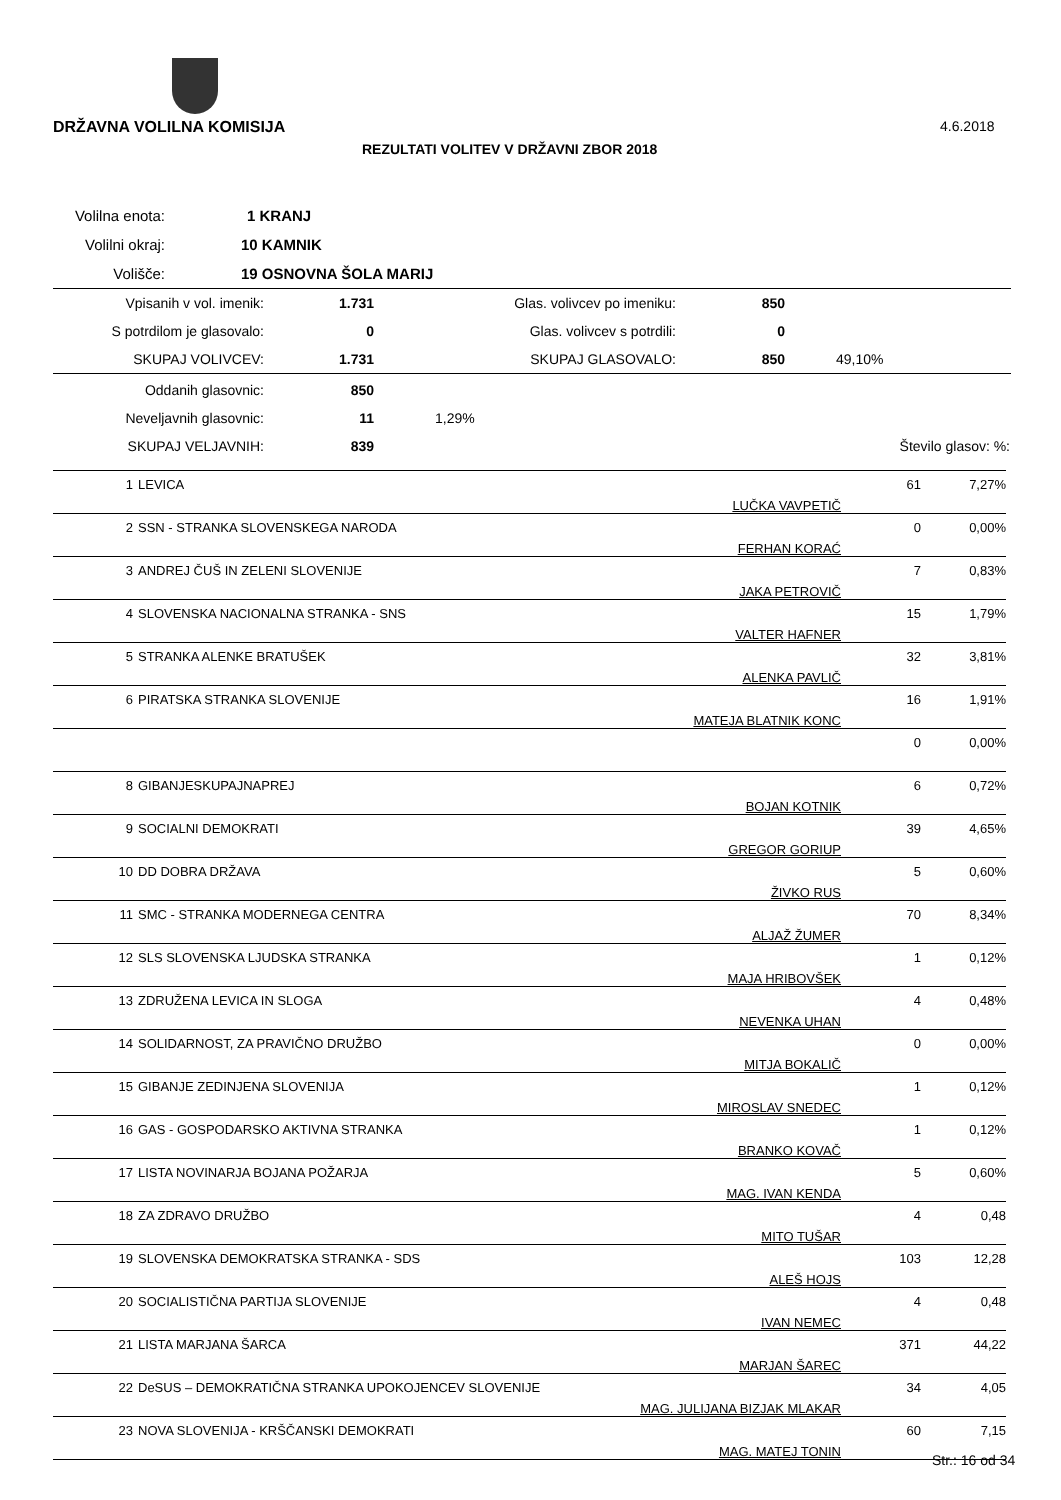DRŽAVNA VOLILNA KOMISIJA 4.6.2018
REZULTATI VOLITEV V DRŽAVNI ZBOR 2018
| Volilna enota: | 1 KRANJ |
| Volilni okraj: | 10 KAMNIK |
| Volišče: | 19 OSNOVNA ŠOLA MARIJ |
| Vpisanih v vol. imenik: | 1.731 | Glas. volivcev po imeniku: | 850 | |
| S potrdilom je glasovalo: | 0 | Glas. volivcev s potrdili: | 0 | |
| SKUPAJ VOLIVCEV: | 1.731 | SKUPAJ GLASOVALO: | 850 | 49,10% |
| Oddanih glasovnic: | 850 | | |
| Neveljavnih glasovnic: | 11 | 1,29% | |
| SKUPAJ VELJAVNIH: | 839 | Število glasov: | %: |
| 1 | LEVICA | LUČKA VAVPETIČ | 61 | 7,27% |
| 2 | SSN - STRANKA SLOVENSKEGA NARODA | FERHAN KORAĆ | 0 | 0,00% |
| 3 | ANDREJ ČUŠ IN ZELENI SLOVENIJE | JAKA PETROVIČ | 7 | 0,83% |
| 4 | SLOVENSKA NACIONALNA STRANKA - SNS | VALTER HAFNER | 15 | 1,79% |
| 5 | STRANKA ALENKE BRATUŠEK | ALENKA PAVLIČ | 32 | 3,81% |
| 6 | PIRATSKA STRANKA SLOVENIJE | MATEJA BLATNIK KONC | 16 | 1,91% |
| | | | 0 | 0,00% |
| 8 | GIBANJESKUPAJNAPREJ | BOJAN KOTNIK | 6 | 0,72% |
| 9 | SOCIALNI DEMOKRATI | GREGOR GORIUP | 39 | 4,65% |
| 10 | DD DOBRA DRŽAVA | ŽIVKO RUS | 5 | 0,60% |
| 11 | SMC - STRANKA MODERNEGA CENTRA | ALJAŽ ŽUMER | 70 | 8,34% |
| 12 | SLS SLOVENSKA LJUDSKA STRANKA | MAJA HRIBOVŠEK | 1 | 0,12% |
| 13 | ZDRUŽENA LEVICA IN SLOGA | NEVENKA UHAN | 4 | 0,48% |
| 14 | SOLIDARNOST, ZA PRAVIČNO DRUŽBO | MITJA BOKALIČ | 0 | 0,00% |
| 15 | GIBANJE ZEDINJENA SLOVENIJA | MIROSLAV SNEDEC | 1 | 0,12% |
| 16 | GAS - GOSPODARSKO AKTIVNA STRANKA | BRANKO KOVAČ | 1 | 0,12% |
| 17 | LISTA NOVINARJA BOJANA POŽARJA | MAG. IVAN KENDA | 5 | 0,60% |
| 18 | ZA ZDRAVO DRUŽBO | MITO TUŠAR | 4 | 0,48 |
| 19 | SLOVENSKA DEMOKRATSKA STRANKA - SDS | ALEŠ HOJS | 103 | 12,28 |
| 20 | SOCIALISTIČNA PARTIJA SLOVENIJE | IVAN NEMEC | 4 | 0,48 |
| 21 | LISTA MARJANA ŠARCA | MARJAN ŠAREC | 371 | 44,22 |
| 22 | DeSUS – DEMOKRATIČNA STRANKA UPOKOJENCEV SLOVENIJE | MAG. JULIJANA BIZJAK MLAKAR | 34 | 4,05 |
| 23 | NOVA SLOVENIJA - KRŠČANSKI DEMOKRATI | MAG. MATEJ TONIN | 60 | 7,15 |
Str.: 16 od 34